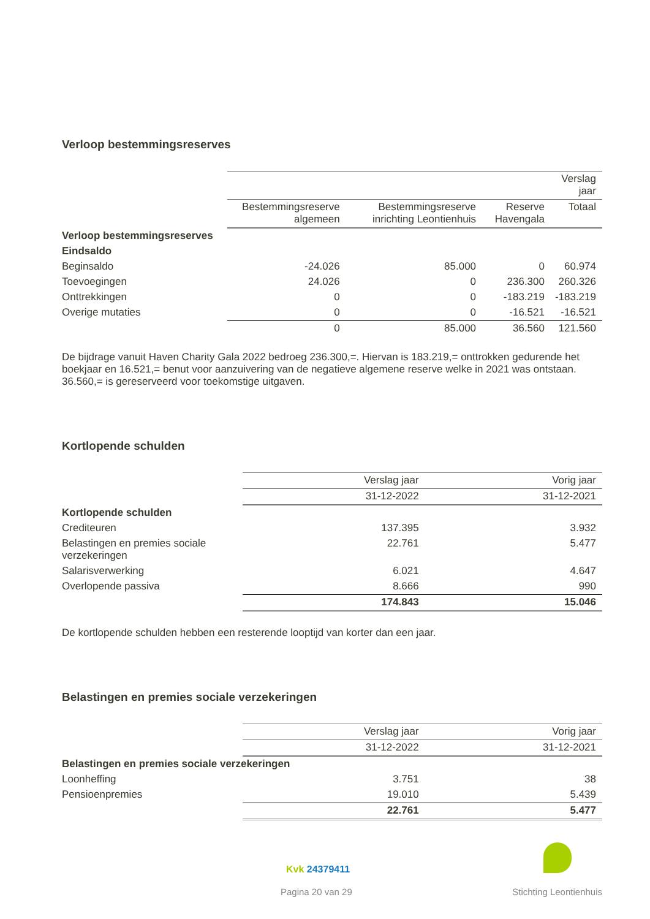Verloop bestemmingsreserves
| | | | | Verslag jaar |
| | Bestemmingsreserve algemeen | Bestemmingsreserve inrichting Leontienhuis | Reserve Havengala | Totaal |
| Verloop bestemmingsreserves | | | | |
| Eindsaldo | | | | |
| Beginsaldo | -24.026 | 85.000 | 0 | 60.974 |
| Toevoegingen | 24.026 | 0 | 236.300 | 260.326 |
| Onttrekkingen | 0 | 0 | -183.219 | -183.219 |
| Overige mutaties | 0 | 0 | -16.521 | -16.521 |
| | 0 | 85.000 | 36.560 | 121.560 |
De bijdrage vanuit Haven Charity Gala 2022 bedroeg 236.300,=. Hiervan is 183.219,= onttrokken gedurende het boekjaar en 16.521,= benut voor aanzuivering van de negatieve algemene reserve welke in 2021 was ontstaan. 36.560,= is gereserveerd voor toekomstige uitgaven.
Kortlopende schulden
| | Verslag jaar | Vorig jaar |
| | 31-12-2022 | 31-12-2021 |
| Kortlopende schulden | | |
| Crediteuren | 137.395 | 3.932 |
| Belastingen en premies sociale verzekeringen | 22.761 | 5.477 |
| Salarisverwerking | 6.021 | 4.647 |
| Overlopende passiva | 8.666 | 990 |
| | 174.843 | 15.046 |
De kortlopende schulden hebben een resterende looptijd van korter dan een jaar.
Belastingen en premies sociale verzekeringen
| | Verslag jaar | Vorig jaar |
| | 31-12-2022 | 31-12-2021 |
| Belastingen en premies sociale verzekeringen | | |
| Loonheffing | 3.751 | 38 |
| Pensioenpremies | 19.010 | 5.439 |
| | 22.761 | 5.477 |
Kvk 24379411
Pagina 20 van 29 Stichting Leontienhuis